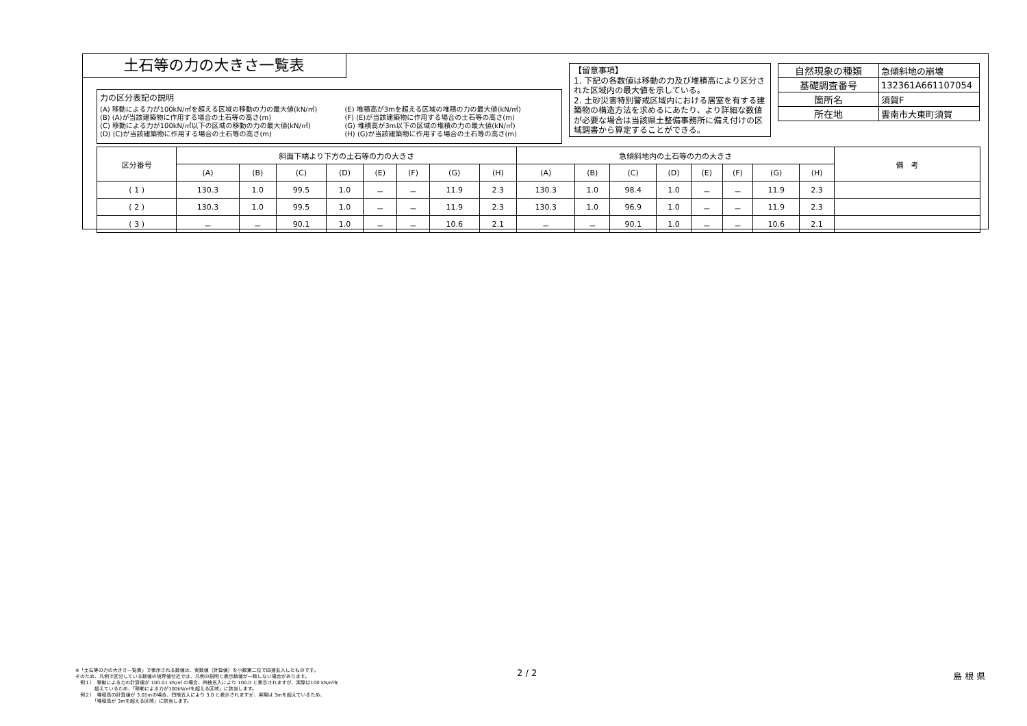土石等の力の大きさ一覧表
力の区分表記の説明
(A) 移動による力が100kN/㎡を超える区域の移動の力の最大値(kN/㎡)
(B) (A)が当該建築物に作用する場合の土石等の高さ(m)
(C) 移動による力が100kN/㎡以下の区域の移動の力の最大値(kN/㎡)
(D) (C)が当該建築物に作用する場合の土石等の高さ(m)
(E) 堆積高が3mを超える区域の堆積の力の最大値(kN/㎡)
(F) (E)が当該建築物に作用する場合の土石等の高さ(m)
(G) 堆積高が3m以下の区域の堆積の力の最大値(kN/㎡)
(H) (G)が当該建築物に作用する場合の土石等の高さ(m)
【留意事項】
1. 下記の各数値は移動の力及び堆積高により区分された区域内の最大値を示している。
2. 土砂災害特別警戒区域内における居室を有する建築物の構造方法を求めるにあたり、より詳細な数値が必要な場合は当該県土整備事務所に備え付けの区域調書から算定することができる。
| 自然現象の種類 | 急傾斜地の崩壊 |
| 基礎調査番号 | 132361A661107054 |
| 箇所名 | 須賀F |
| 所在地 | 雲南市大東町須賀 |
| 区分番号 | 斜面下端より下方の土石等の力の大きさ | | | | | | | | 急傾斜地内の土石等の力の大きさ | | | | | | | | 備 考 |
| --- | --- | --- | --- | --- | --- | --- | --- | --- | --- | --- | --- | --- | --- | --- | --- | --- | --- |
| | (A) | (B) | (C) | (D) | (E) | (F) | (G) | (H) | (A) | (B) | (C) | (D) | (E) | (F) | (G) | (H) | |
| ( 1 ) | 130.3 | 1.0 | 99.5 | 1.0 | － | － | 11.9 | 2.3 | 130.3 | 1.0 | 98.4 | 1.0 | － | － | 11.9 | 2.3 | |
| ( 2 ) | 130.3 | 1.0 | 99.5 | 1.0 | － | － | 11.9 | 2.3 | 130.3 | 1.0 | 96.9 | 1.0 | － | － | 11.9 | 2.3 | |
| ( 3 ) | － | － | 90.1 | 1.0 | － | － | 10.6 | 2.1 | － | － | 90.1 | 1.0 | － | － | 10.6 | 2.1 | |
※「土石等の力の大きさ一覧表」で表示される数値は、実数値（計算値）を小数第二位で四捨五入したものです。
そのため、凡例で区分している数値の境界値付近では、凡例の説明と表示数値が一致しない場合があります。
　例１）　移動による力の計算値が 100.01 kN/㎡ の場合、四捨五入により 100.0 と表示されますが、実際は100 kN/㎡を
　　　　超えているため、「移動による力が100kN/㎡を超える区域」に該当します。
　例２）　堆積高の計算値が 3.01mの場合、四捨五入により 3.0 と表示されますが、実際は 3mを超えているため、
　　　　「堆積高が 3mを超える区域」に該当します。
2 / 2 島 根 県